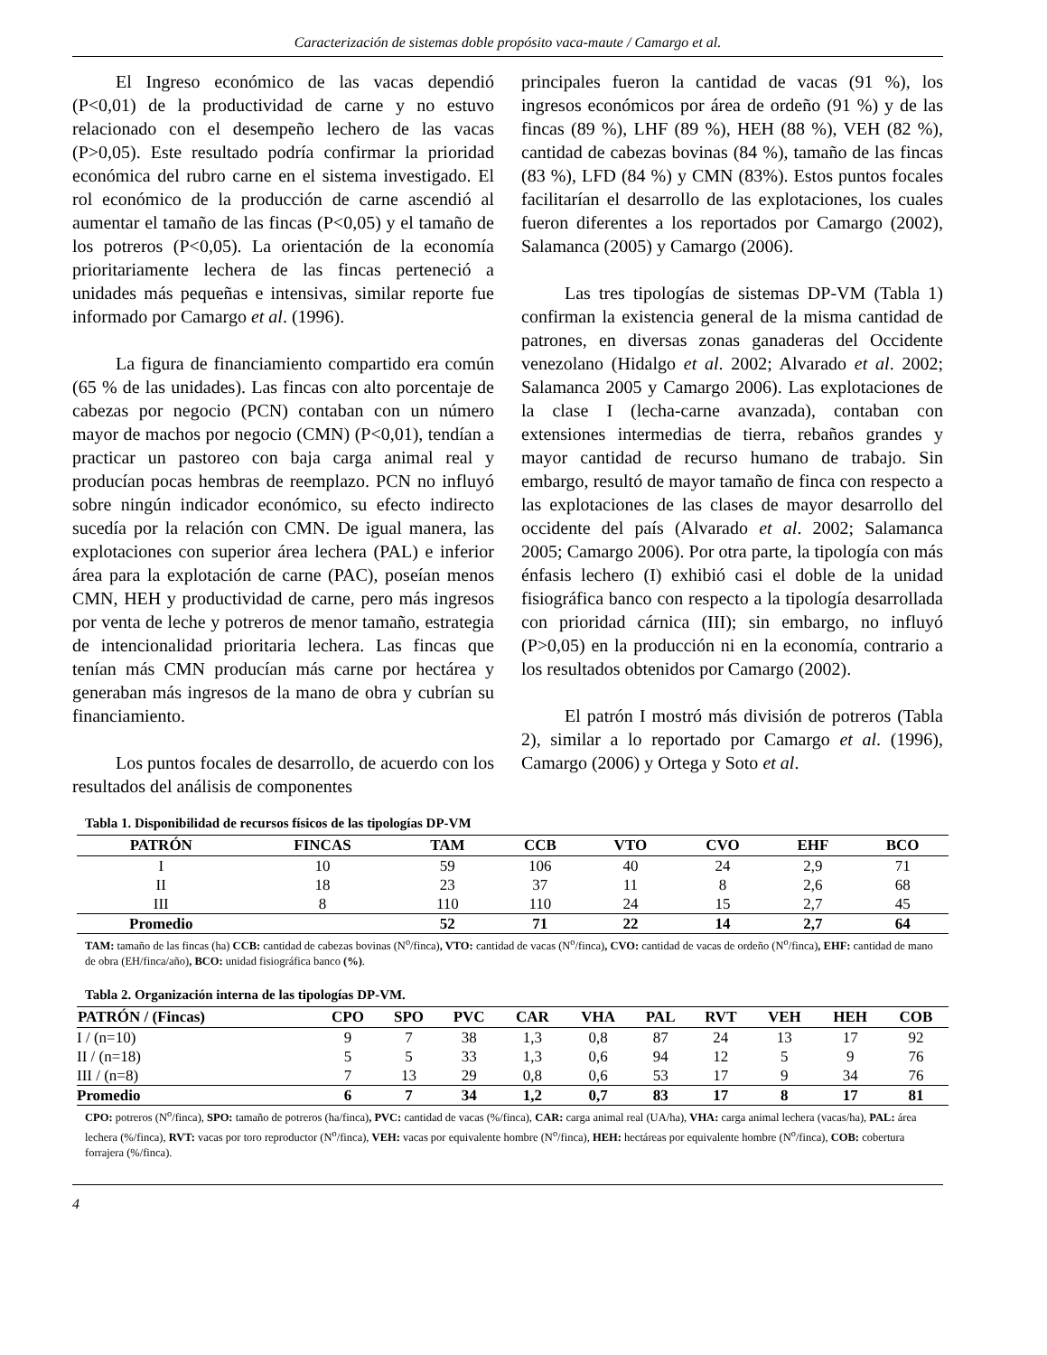Caracterización de sistemas doble propósito vaca-maute / Camargo et al.
El Ingreso económico de las vacas dependió (P<0,01) de la productividad de carne y no estuvo relacionado con el desempeño lechero de las vacas (P>0,05). Este resultado podría confirmar la prioridad económica del rubro carne en el sistema investigado. El rol económico de la producción de carne ascendió al aumentar el tamaño de las fincas (P<0,05) y el tamaño de los potreros (P<0,05). La orientación de la economía prioritariamente lechera de las fincas perteneció a unidades más pequeñas e intensivas, similar reporte fue informado por Camargo et al. (1996).
La figura de financiamiento compartido era común (65 % de las unidades). Las fincas con alto porcentaje de cabezas por negocio (PCN) contaban con un número mayor de machos por negocio (CMN) (P<0,01), tendían a practicar un pastoreo con baja carga animal real y producían pocas hembras de reemplazo. PCN no influyó sobre ningún indicador económico, su efecto indirecto sucedía por la relación con CMN. De igual manera, las explotaciones con superior área lechera (PAL) e inferior área para la explotación de carne (PAC), poseían menos CMN, HEH y productividad de carne, pero más ingresos por venta de leche y potreros de menor tamaño, estrategia de intencionalidad prioritaria lechera. Las fincas que tenían más CMN producían más carne por hectárea y generaban más ingresos de la mano de obra y cubrían su financiamiento.
Los puntos focales de desarrollo, de acuerdo con los resultados del análisis de componentes
principales fueron la cantidad de vacas (91 %), los ingresos económicos por área de ordeño (91 %) y de las fincas (89 %), LHF (89 %), HEH (88 %), VEH (82 %), cantidad de cabezas bovinas (84 %), tamaño de las fincas (83 %), LFD (84 %) y CMN (83%). Estos puntos focales facilitarían el desarrollo de las explotaciones, los cuales fueron diferentes a los reportados por Camargo (2002), Salamanca (2005) y Camargo (2006).
Las tres tipologías de sistemas DP-VM (Tabla 1) confirman la existencia general de la misma cantidad de patrones, en diversas zonas ganaderas del Occidente venezolano (Hidalgo et al. 2002; Alvarado et al. 2002; Salamanca 2005 y Camargo 2006). Las explotaciones de la clase I (lecha-carne avanzada), contaban con extensiones intermedias de tierra, rebaños grandes y mayor cantidad de recurso humano de trabajo. Sin embargo, resultó de mayor tamaño de finca con respecto a las explotaciones de las clases de mayor desarrollo del occidente del país (Alvarado et al. 2002; Salamanca 2005; Camargo 2006). Por otra parte, la tipología con más énfasis lechero (I) exhibió casi el doble de la unidad fisiográfica banco con respecto a la tipología desarrollada con prioridad cárnica (III); sin embargo, no influyó (P>0,05) en la producción ni en la economía, contrario a los resultados obtenidos por Camargo (2002).
El patrón I mostró más división de potreros (Tabla 2), similar a lo reportado por Camargo et al. (1996), Camargo (2006) y Ortega y Soto et al.
Tabla 1. Disponibilidad de recursos físicos de las tipologías DP-VM
| PATRÓN | FINCAS | TAM | CCB | VTO | CVO | EHF | BCO |
| --- | --- | --- | --- | --- | --- | --- | --- |
| I | 10 | 59 | 106 | 40 | 24 | 2,9 | 71 |
| II | 18 | 23 | 37 | 11 | 8 | 2,6 | 68 |
| III | 8 | 110 | 110 | 24 | 15 | 2,7 | 45 |
| Promedio | | 52 | 71 | 22 | 14 | 2,7 | 64 |
TAM: tamaño de las fincas (ha) CCB: cantidad de cabezas bovinas (N<sup>o</sup>/finca), VTO: cantidad de vacas (N<sup>o</sup>/finca), CVO: cantidad de vacas de ordeño (N<sup>o</sup>/finca), EHF: cantidad de mano de obra (EH/finca/año), BCO: unidad fisiográfica banco (%).
Tabla 2. Organización interna de las tipologías DP-VM.
| PATRÓN / (Fincas) | CPO | SPO | PVC | CAR | VHA | PAL | RVT | VEH | HEH | COB |
| --- | --- | --- | --- | --- | --- | --- | --- | --- | --- | --- |
| I / (n=10) | 9 | 7 | 38 | 1,3 | 0,8 | 87 | 24 | 13 | 17 | 92 |
| II / (n=18) | 5 | 5 | 33 | 1,3 | 0,6 | 94 | 12 | 5 | 9 | 76 |
| III / (n=8) | 7 | 13 | 29 | 0,8 | 0,6 | 53 | 17 | 9 | 34 | 76 |
| Promedio | 6 | 7 | 34 | 1,2 | 0,7 | 83 | 17 | 8 | 17 | 81 |
CPO: potreros (N<sup>o</sup>/finca), SPO: tamaño de potreros (ha/finca), PVC: cantidad de vacas (%/finca), CAR: carga animal real (UA/ha), VHA: carga animal lechera (vacas/ha), PAL: área lechera (%/finca), RVT: vacas por toro reproductor (N<sup>o</sup>/finca), VEH: vacas por equivalente hombre (N<sup>o</sup>/finca), HEH: hectáreas por equivalente hombre (N<sup>o</sup>/finca), COB: cobertura forrajera (%/finca).
4